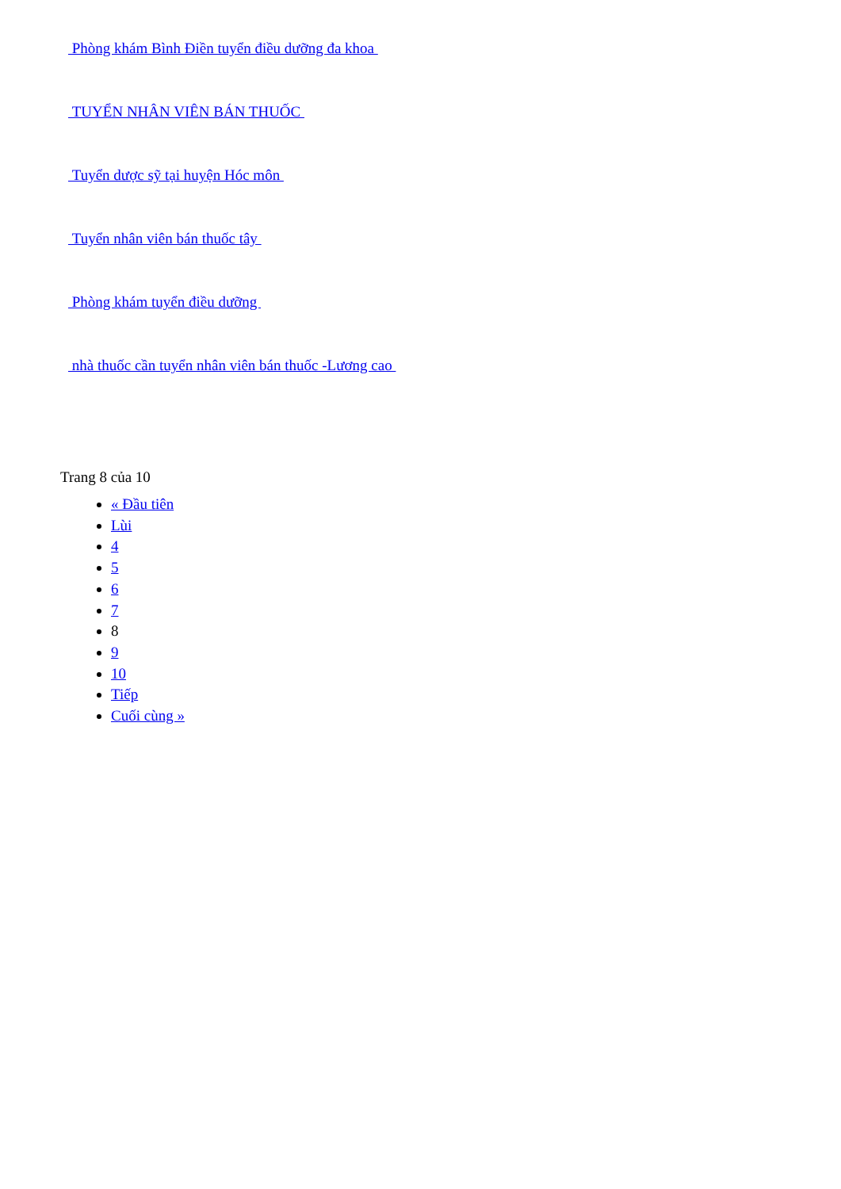Phòng khám Bình Điền tuyển điều dưỡng đa khoa
TUYỂN NHÂN VIÊN BÁN THUỐC
Tuyển dược sỹ tại huyện Hóc môn
Tuyển nhân viên bán thuốc tây
Phòng khám tuyển điều dưỡng
nhà thuốc cần tuyển nhân viên bán thuốc -Lương cao
Trang 8 của 10
« Đầu tiên
Lùi
4
5
6
7
8
9
10
Tiếp
Cuối cùng »